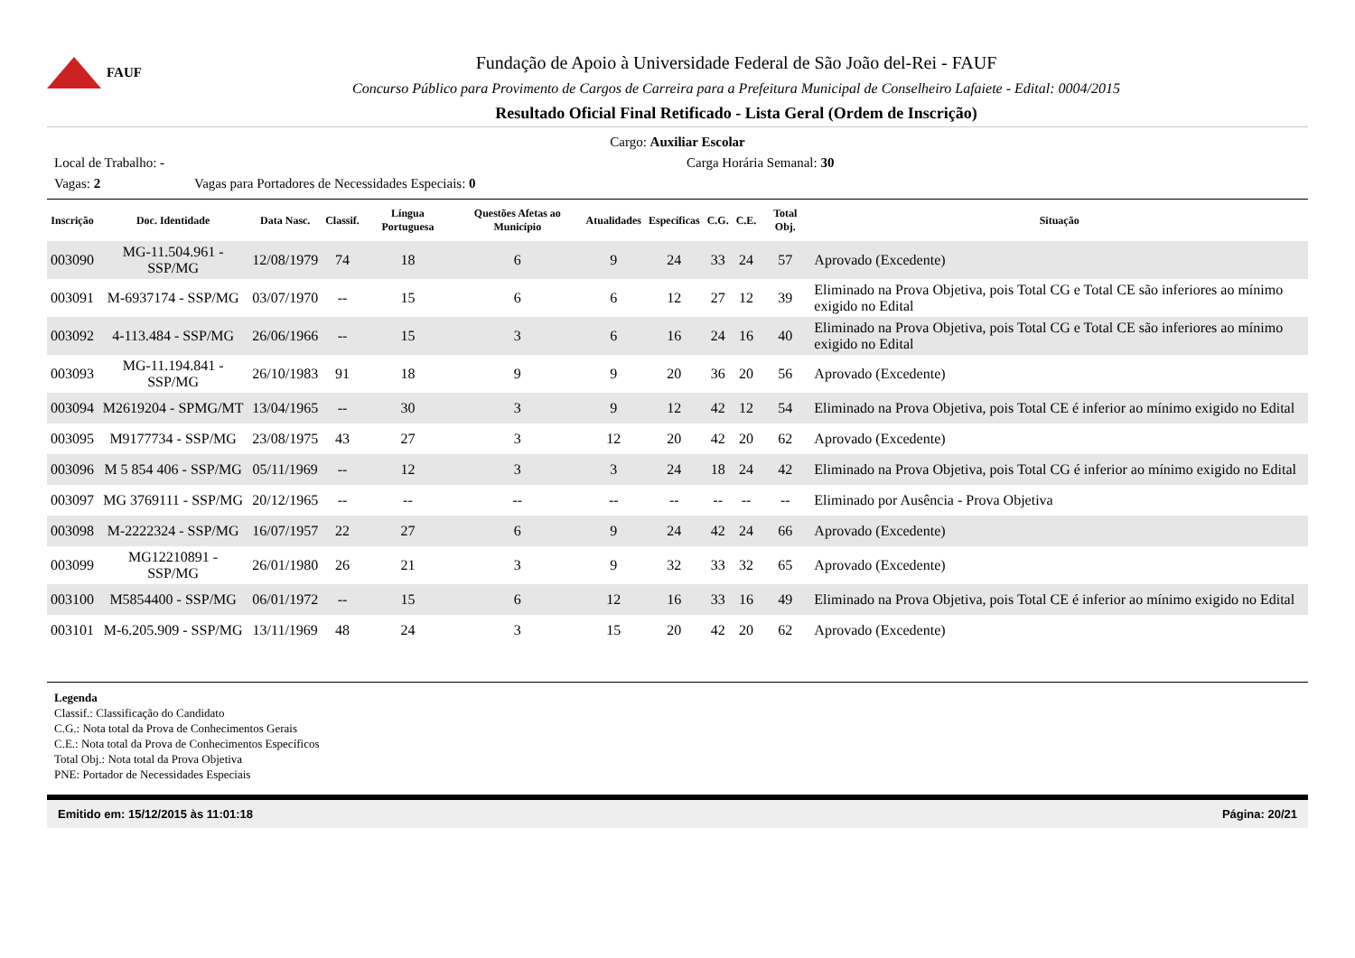FAUF
Fundação de Apoio à Universidade Federal de São João del-Rei - FAUF
Concurso Público para Provimento de Cargos de Carreira para a Prefeitura Municipal de Conselheiro Lafaiete - Edital: 0004/2015
Resultado Oficial Final Retificado - Lista Geral (Ordem de Inscrição)
Cargo: Auxiliar Escolar
Local de Trabalho: - Carga Horária Semanal: 30
Vagas: 2 Vagas para Portadores de Necessidades Especiais: 0
| Inscrição | Doc. Identidade | Data Nasc. | Classif. | Língua Portuguesa | Questões Afetas ao Município | Atualidades | Específicas | C.G. | C.E. | Total Obj. | Situação |
| --- | --- | --- | --- | --- | --- | --- | --- | --- | --- | --- | --- |
| 003090 | MG-11.504.961 - SSP/MG | 12/08/1979 | 74 | 18 | 6 | 9 | 24 | 33 | 24 | 57 | Aprovado (Excedente) |
| 003091 | M-6937174 - SSP/MG | 03/07/1970 | -- | 15 | 6 | 6 | 12 | 27 | 12 | 39 | Eliminado na Prova Objetiva, pois Total CG e Total CE são inferiores ao mínimo exigido no Edital |
| 003092 | 4-113.484 - SSP/MG | 26/06/1966 | -- | 15 | 3 | 6 | 16 | 24 | 16 | 40 | Eliminado na Prova Objetiva, pois Total CG e Total CE são inferiores ao mínimo exigido no Edital |
| 003093 | MG-11.194.841 - SSP/MG | 26/10/1983 | 91 | 18 | 9 | 9 | 20 | 36 | 20 | 56 | Aprovado (Excedente) |
| 003094 | M2619204 - SPMG/MT | 13/04/1965 | -- | 30 | 3 | 9 | 12 | 42 | 12 | 54 | Eliminado na Prova Objetiva, pois Total CE é inferior ao mínimo exigido no Edital |
| 003095 | M9177734 - SSP/MG | 23/08/1975 | 43 | 27 | 3 | 12 | 20 | 42 | 20 | 62 | Aprovado (Excedente) |
| 003096 | M 5 854 406 - SSP/MG | 05/11/1969 | -- | 12 | 3 | 3 | 24 | 18 | 24 | 42 | Eliminado na Prova Objetiva, pois Total CG é inferior ao mínimo exigido no Edital |
| 003097 | MG 3769111 - SSP/MG | 20/12/1965 | -- | -- | -- | -- | -- | -- | -- | -- | Eliminado por Ausência - Prova Objetiva |
| 003098 | M-2222324 - SSP/MG | 16/07/1957 | 22 | 27 | 6 | 9 | 24 | 42 | 24 | 66 | Aprovado (Excedente) |
| 003099 | MG12210891 - SSP/MG | 26/01/1980 | 26 | 21 | 3 | 9 | 32 | 33 | 32 | 65 | Aprovado (Excedente) |
| 003100 | M5854400 - SSP/MG | 06/01/1972 | -- | 15 | 6 | 12 | 16 | 33 | 16 | 49 | Eliminado na Prova Objetiva, pois Total CE é inferior ao mínimo exigido no Edital |
| 003101 | M-6.205.909 - SSP/MG | 13/11/1969 | 48 | 24 | 3 | 15 | 20 | 42 | 20 | 62 | Aprovado (Excedente) |
Legenda
Classif.: Classificação do Candidato
C.G.: Nota total da Prova de Conhecimentos Gerais
C.E.: Nota total da Prova de Conhecimentos Específicos
Total Obj.: Nota total da Prova Objetiva
PNE: Portador de Necessidades Especiais
Emitido em: 15/12/2015 às 11:01:18 Página: 20/21